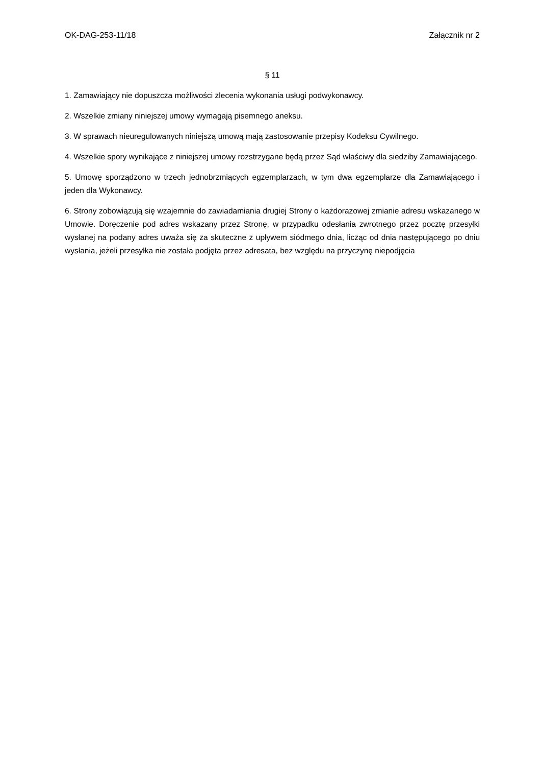OK-DAG-253-11/18 Załącznik nr 2
§ 11
1. Zamawiający nie dopuszcza możliwości zlecenia wykonania usługi podwykonawcy.
2. Wszelkie zmiany niniejszej umowy wymagają pisemnego aneksu.
3. W sprawach nieuregulowanych niniejszą umową mają zastosowanie przepisy Kodeksu Cywilnego.
4. Wszelkie spory wynikające z niniejszej umowy rozstrzygane będą przez Sąd właściwy dla siedziby Zamawiającego.
5. Umowę sporządzono w trzech jednobrzmiących egzemplarzach, w tym dwa egzemplarze dla Zamawiającego i jeden dla Wykonawcy.
6. Strony zobowiązują się wzajemnie do zawiadamiania drugiej Strony o każdorazowej zmianie adresu wskazanego w Umowie. Doręczenie pod adres wskazany przez Stronę, w przypadku odesłania zwrotnego przez pocztę przesyłki wysłanej na podany adres uważa się za skuteczne z upływem siódmego dnia, licząc od dnia następującego po dniu wysłania, jeżeli przesyłka nie została podjęta przez adresata, bez względu na przyczynę niepodjęcia